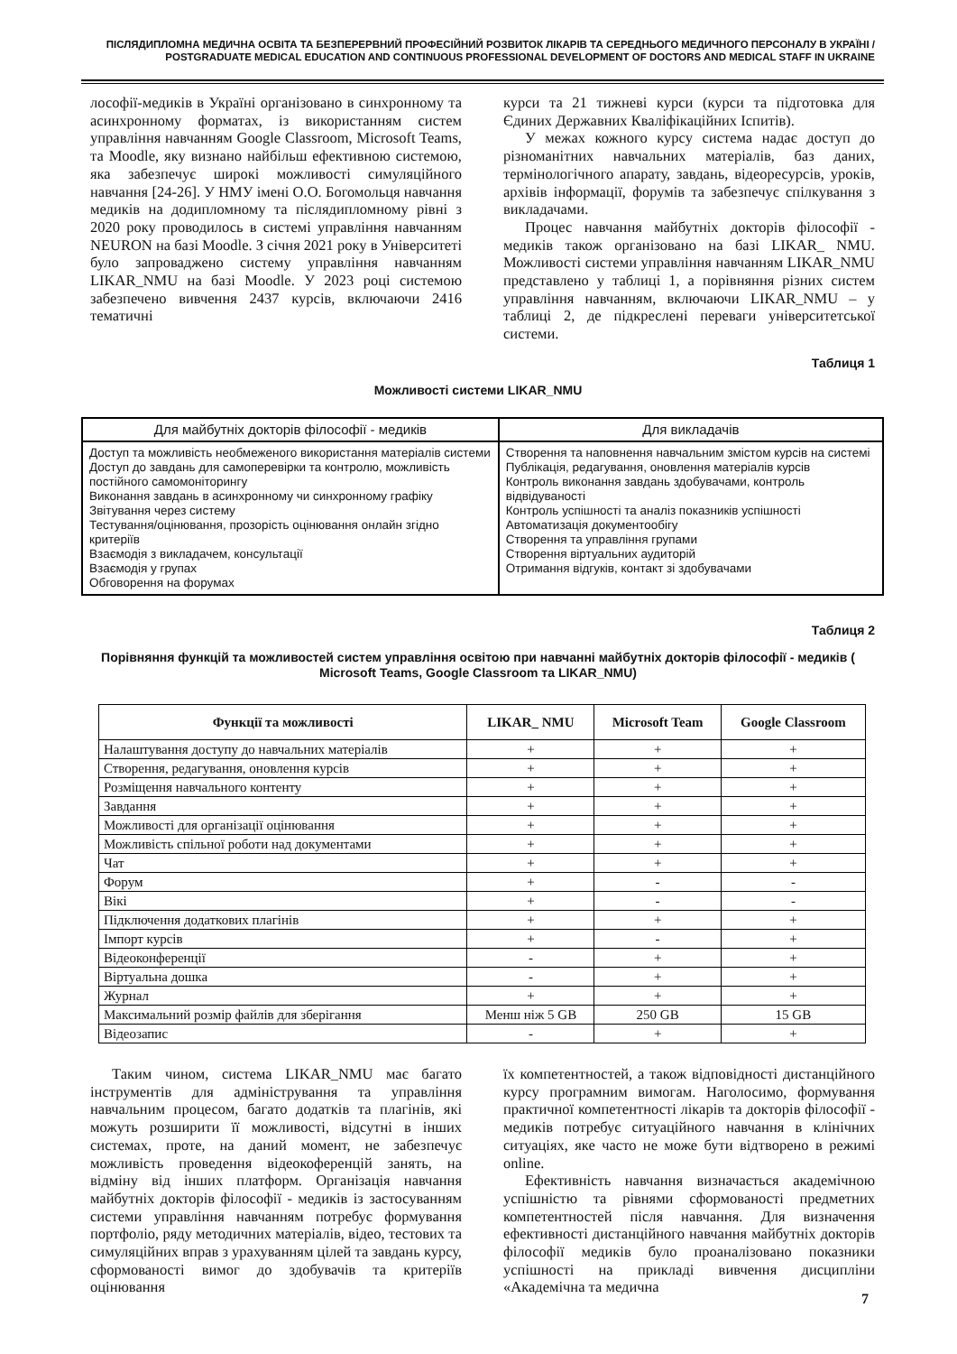ПІСЛЯДИПЛОМНА МЕДИЧНА ОСВІТА ТА БЕЗПЕРЕРВНИЙ ПРОФЕСІЙНИЙ РОЗВИТОК ЛІКАРІВ ТА СЕРЕДНЬОГО МЕДИЧНОГО ПЕРСОНАЛУ В УКРАЇНІ / POSTGRADUATE MEDICAL EDUCATION AND CONTINUOUS PROFESSIONAL DEVELOPMENT OF DOCTORS AND MEDICAL STAFF IN UKRAINE
лософії-медиків в Україні організовано в синхронному та асинхронному форматах, із використанням систем управління навчанням Google Classroom, Microsoft Teams, та Moodle, яку визнано найбільш ефективною системою, яка забезпечує широкі можливості симуляційного навчання [24-26]. У НМУ імені О.О. Богомольця навчання медиків на додипломному та післядипломному рівні з 2020 року проводилось в системі управління навчанням NEURON на базі Moodle. З січня 2021 року в Університеті було запроваджено систему управління навчанням LIKAR_NMU на базі Moodle. У 2023 році системою забезпечено вивчення 2437 курсів, включаючи 2416 тематичні
курси та 21 тижневі курси (курси та підготовка для Єдиних Державних Кваліфікаційних Іспитів).
У межах кожного курсу система надає доступ до різноманітних навчальних матеріалів, баз даних, термінологічного апарату, завдань, відеоресурсів, уроків, архівів інформації, форумів та забезпечує спілкування з викладачами.
Процес навчання майбутніх докторів філософії - медиків також організовано на базі LIKAR_ NMU. Можливості системи управління навчанням LIKAR_NMU представлено у таблиці 1, а порівняння різних систем управління навчанням, включаючи LIKAR_NMU – у таблиці 2, де підкреслені переваги університетської системи.
Таблиця 1
Можливості системи LIKAR_NMU
| Для майбутніх докторів філософії - медиків | Для викладачів |
| --- | --- |
| Доступ та можливість необмеженого використання матеріалів системи Доступ до завдань для самоперевірки та контролю, можливість постійного самомоніторингу Виконання завдань в асинхронному чи синхронному графіку Звітування через систему Тестування/оцінювання, прозорість оцінювання онлайн згідно критеріїв Взаємодія з викладачем, консультації Взаємодія у групах Обговорення на форумах | Створення та наповнення навчальним змістом курсів на системі Публікація, редагування, оновлення матеріалів курсів Контроль виконання завдань здобувачами, контроль відвідуваності Контроль успішності та аналіз показників успішності Автоматизація документообігу Створення та управління групами Створення віртуальних аудиторій Отримання відгуків, контакт зі здобувачами |
Таблиця 2
Порівняння функцій та можливостей систем управління освітою при навчанні майбутніх докторів філософії - медиків ( Microsoft Teams, Google Classroom та LIKAR_NMU)
| Функції та можливості | LIKAR_ NMU | Microsoft Team | Google Classroom |
| --- | --- | --- | --- |
| Налаштування доступу до навчальних матеріалів | + | + | + |
| Створення, редагування, оновлення курсів | + | + | + |
| Розміщення навчального контенту | + | + | + |
| Завдання | + | + | + |
| Можливості для організації оцінювання | + | + | + |
| Можливість спільної роботи над документами | + | + | + |
| Чат | + | + | + |
| Форум | + | - | - |
| Вікі | + | - | - |
| Підключення додаткових плагінів | + | + | + |
| Імпорт курсів | + | - | + |
| Відеоконференції | - | + | + |
| Віртуальна дошка | - | + | + |
| Журнал | + | + | + |
| Максимальний розмір файлів для зберігання | Менш ніж 5 GB | 250 GB | 15 GB |
| Відеозапис | - | + | + |
Таким чином, система LIKAR_NMU має багато інструментів для адміністрування та управління навчальним процесом, багато додатків та плагінів, які можуть розширити її можливості, відсутні в інших системах, проте, на даний момент, не забезпечує можливість проведення відеокоференцій занять, на відміну від інших платформ. Організація навчання майбутніх докторів філософії - медиків із застосуванням системи управління навчанням потребує формування портфоліо, ряду методичних матеріалів, відео, тестових та симуляційних вправ з урахуванням цілей та завдань курсу, сформованості вимог до здобувачів та критеріїв оцінювання
їх компетентностей, а також відповідності дистанційного курсу програмним вимогам. Наголосимо, формування практичної компетентності лікарів та докторів філософії - медиків потребує ситуаційного навчання в клінічних ситуаціях, яке часто не може бути відтворено в режимі online.
Ефективність навчання визначається академічною успішністю та рівнями сформованості предметних компетентностей після навчання. Для визначення ефективності дистанційного навчання майбутніх докторів філософії медиків було проаналізовано показники успішності на прикладі вивчення дисципліни «Академічна та медична
7